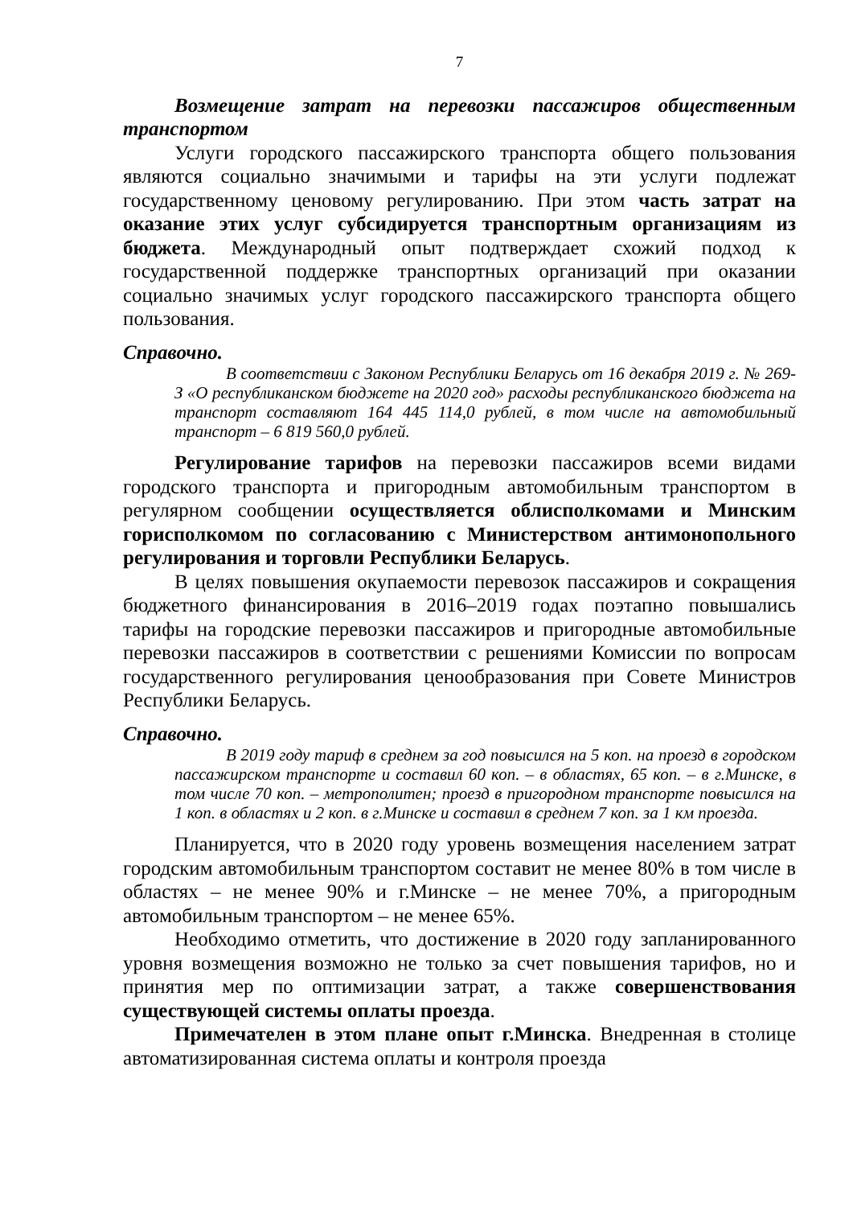7
Возмещение затрат на перевозки пассажиров общественным транспортом
Услуги городского пассажирского транспорта общего пользования являются социально значимыми и тарифы на эти услуги подлежат государственному ценовому регулированию. При этом часть затрат на оказание этих услуг субсидируется транспортным организациям из бюджета. Международный опыт подтверждает схожий подход к государственной поддержке транспортных организаций при оказании социально значимых услуг городского пассажирского транспорта общего пользования.
Справочно.
В соответствии с Законом Республики Беларусь от 16 декабря 2019 г. № 269-З «О республиканском бюджете на 2020 год» расходы республиканского бюджета на транспорт составляют 164 445 114,0 рублей, в том числе на автомобильный транспорт – 6 819 560,0 рублей.
Регулирование тарифов на перевозки пассажиров всеми видами городского транспорта и пригородным автомобильным транспортом в регулярном сообщении осуществляется облисполкомами и Минским горисполкомом по согласованию с Министерством антимонопольного регулирования и торговли Республики Беларусь.
В целях повышения окупаемости перевозок пассажиров и сокращения бюджетного финансирования в 2016–2019 годах поэтапно повышались тарифы на городские перевозки пассажиров и пригородные автомобильные перевозки пассажиров в соответствии с решениями Комиссии по вопросам государственного регулирования ценообразования при Совете Министров Республики Беларусь.
Справочно.
В 2019 году тариф в среднем за год повысился на 5 коп. на проезд в городском пассажирском транспорте и составил 60 коп. – в областях, 65 коп. – в г.Минске, в том числе 70 коп. – метрополитен; проезд в пригородном транспорте повысился на 1 коп. в областях и 2 коп. в г.Минске и составил в среднем 7 коп. за 1 км проезда.
Планируется, что в 2020 году уровень возмещения населением затрат городским автомобильным транспортом составит не менее 80% в том числе в областях – не менее 90% и г.Минске – не менее 70%, а пригородным автомобильным транспортом – не менее 65%.
Необходимо отметить, что достижение в 2020 году запланированного уровня возмещения возможно не только за счет повышения тарифов, но и принятия мер по оптимизации затрат, а также совершенствования существующей системы оплаты проезда.
Примечателен в этом плане опыт г.Минска. Внедренная в столице автоматизированная система оплаты и контроля проезда